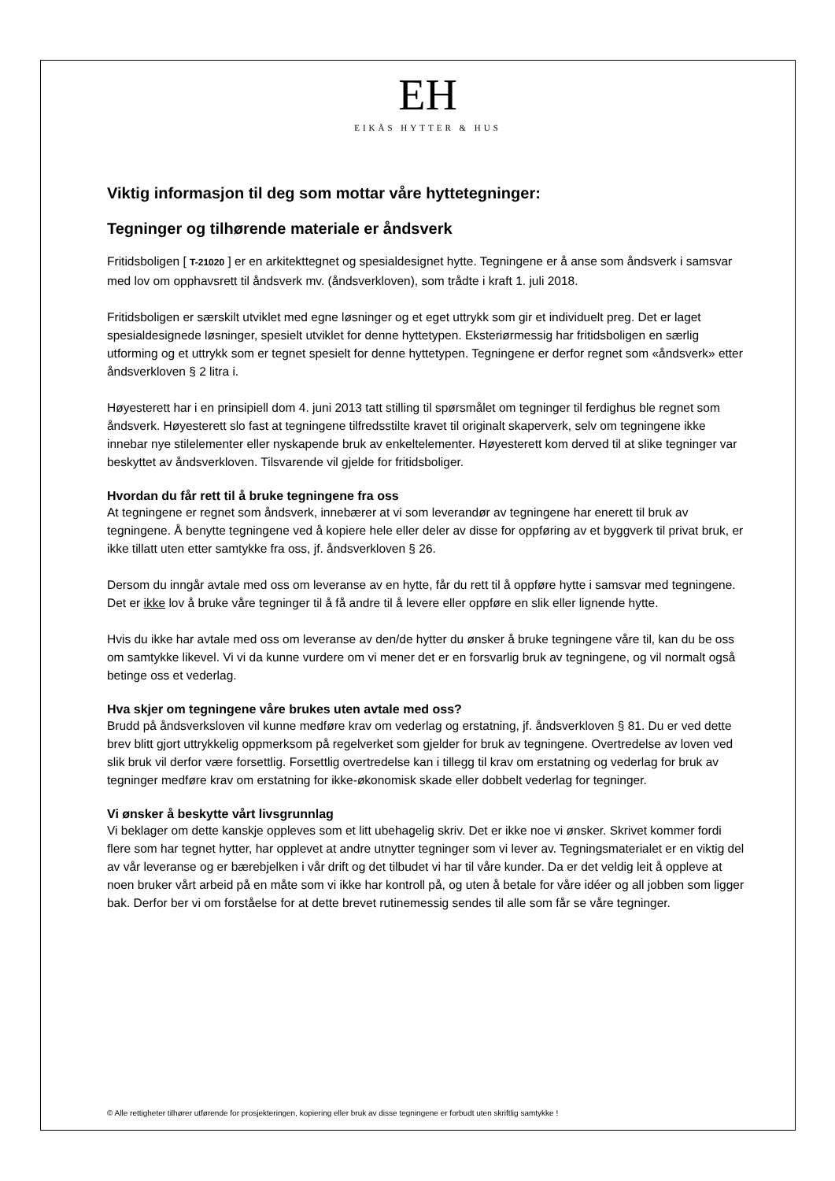EH
EIKÅS HYTTER & HUS
Viktig informasjon til deg som mottar våre hyttetegninger:
Tegninger og tilhørende materiale er åndsverk
Fritidsboligen [ T-21020 ] er en arkitekttegnet og spesialdesignet hytte. Tegningene er å anse som åndsverk i samsvar med lov om opphavsrett til åndsverk mv. (åndsverkloven), som trådte i kraft 1. juli 2018.
Fritidsboligen er særskilt utviklet med egne løsninger og et eget uttrykk som gir et individuelt preg. Det er laget spesialdesignede løsninger, spesielt utviklet for denne hyttetypen. Eksteriørmessig har fritidsboligen en særlig utforming og et uttrykk som er tegnet spesielt for denne hyttetypen. Tegningene er derfor regnet som «åndsverk» etter åndsverkloven § 2 litra i.
Høyesterett har i en prinsipiell dom 4. juni 2013 tatt stilling til spørsmålet om tegninger til ferdighus ble regnet som åndsverk. Høyesterett slo fast at tegningene tilfredsstilte kravet til originalt skaperverk, selv om tegningene ikke innebar nye stilelementer eller nyskapende bruk av enkeltelementer. Høyesterett kom derved til at slike tegninger var beskyttet av åndsverkloven. Tilsvarende vil gjelde for fritidsboliger.
Hvordan du får rett til å bruke tegningene fra oss
At tegningene er regnet som åndsverk, innebærer at vi som leverandør av tegningene har enerett til bruk av tegningene. Å benytte tegningene ved å kopiere hele eller deler av disse for oppføring av et byggverk til privat bruk, er ikke tillatt uten etter samtykke fra oss, jf. åndsverkloven § 26.
Dersom du inngår avtale med oss om leveranse av en hytte, får du rett til å oppføre hytte i samsvar med tegningene. Det er ikke lov å bruke våre tegninger til å få andre til å levere eller oppføre en slik eller lignende hytte.
Hvis du ikke har avtale med oss om leveranse av den/de hytter du ønsker å bruke tegningene våre til, kan du be oss om samtykke likevel. Vi vi da kunne vurdere om vi mener det er en forsvarlig bruk av tegningene, og vil normalt også betinge oss et vederlag.
Hva skjer om tegningene våre brukes uten avtale med oss?
Brudd på åndsverksloven vil kunne medføre krav om vederlag og erstatning, jf. åndsverkloven § 81. Du er ved dette brev blitt gjort uttrykkelig oppmerksom på regelverket som gjelder for bruk av tegningene. Overtredelse av loven ved slik bruk vil derfor være forsettlig. Forsettlig overtredelse kan i tillegg til krav om erstatning og vederlag for bruk av tegninger medføre krav om erstatning for ikke-økonomisk skade eller dobbelt vederlag for tegninger.
Vi ønsker å beskytte vårt livsgrunnlag
Vi beklager om dette kanskje oppleves som et litt ubehagelig skriv. Det er ikke noe vi ønsker. Skrivet kommer fordi flere som har tegnet hytter, har opplevet at andre utnytter tegninger som vi lever av. Tegningsmaterialet er en viktig del av vår leveranse og er bærebjelken i vår drift og det tilbudet vi har til våre kunder. Da er det veldig leit å oppleve at noen bruker vårt arbeid på en måte som vi ikke har kontroll på, og uten å betale for våre idéer og all jobben som ligger bak. Derfor ber vi om forståelse for at dette brevet rutinemessig sendes til alle som får se våre tegninger.
© Alle rettigheter tilhører utførende for prosjekteringen, kopiering eller bruk av disse tegningene er forbudt uten skriftlig samtykke !